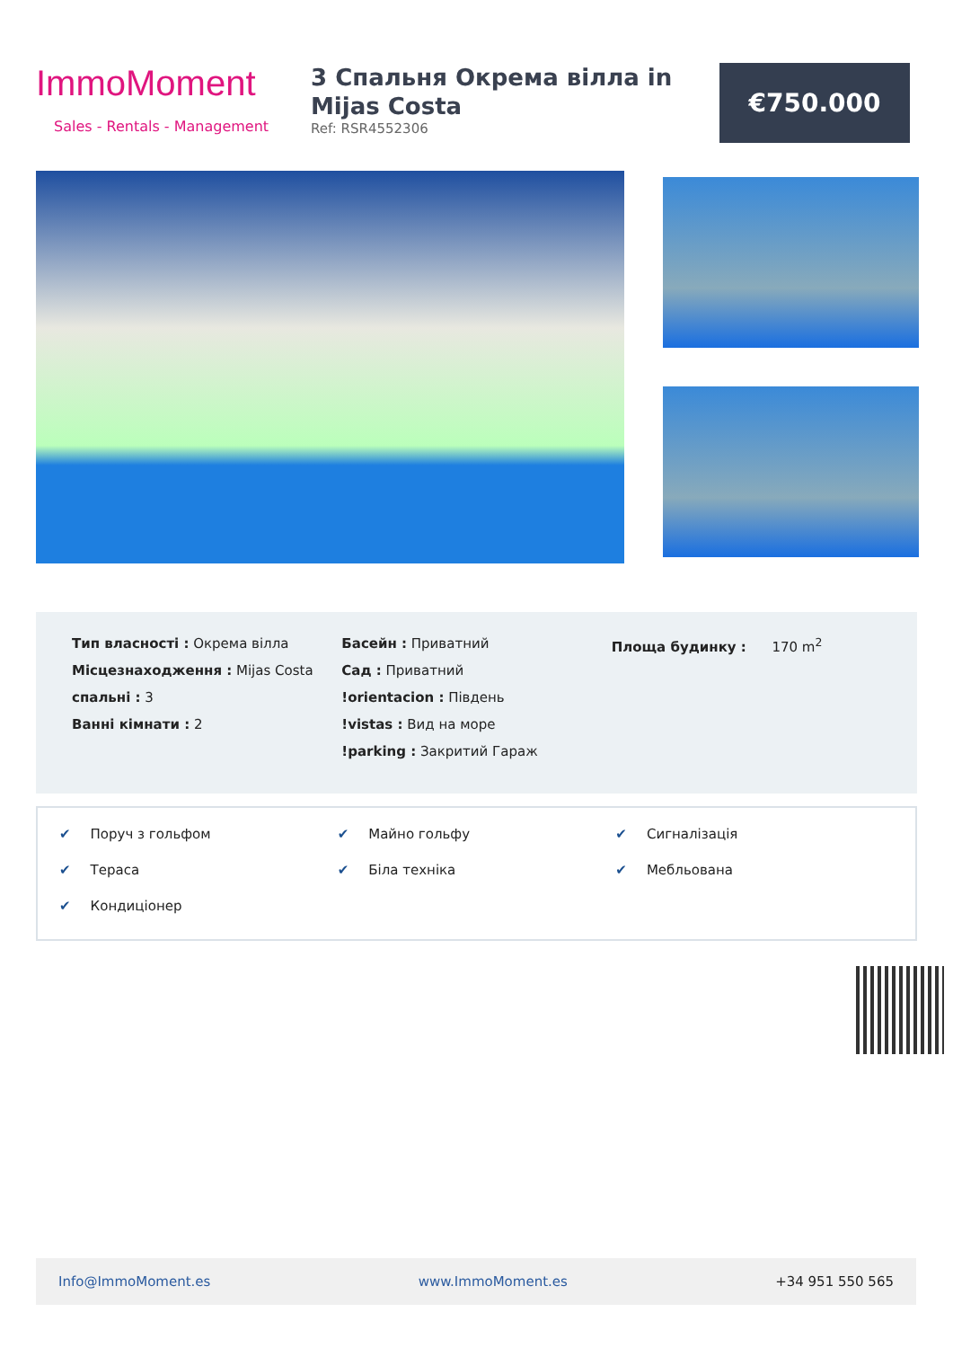ImmoMoment
Sales - Rentals - Management
3 Спальня Окрема вілла in Mijas Costa
Ref: RSR4552306
€750.000
Тип власності : Окрема вілла
Місцезнаходження : Mijas Costa
спальні : 3
Ванні кімнати : 2
Басейн : Приватний
Сад : Приватний
!orientacion : Південь
!vistas : Вид на море
!parking : Закритий Гараж
Площа будинку : 170 m<sup>2</sup>
✔ Поруч з гольфом
✔ Майно гольфу
✔ Сигналізація
✔ Тераса
✔ Біла техніка
✔ Мебльована
✔ Кондиціонер
Info@ImmoMoment.es www.ImmoMoment.es +34 951 550 565